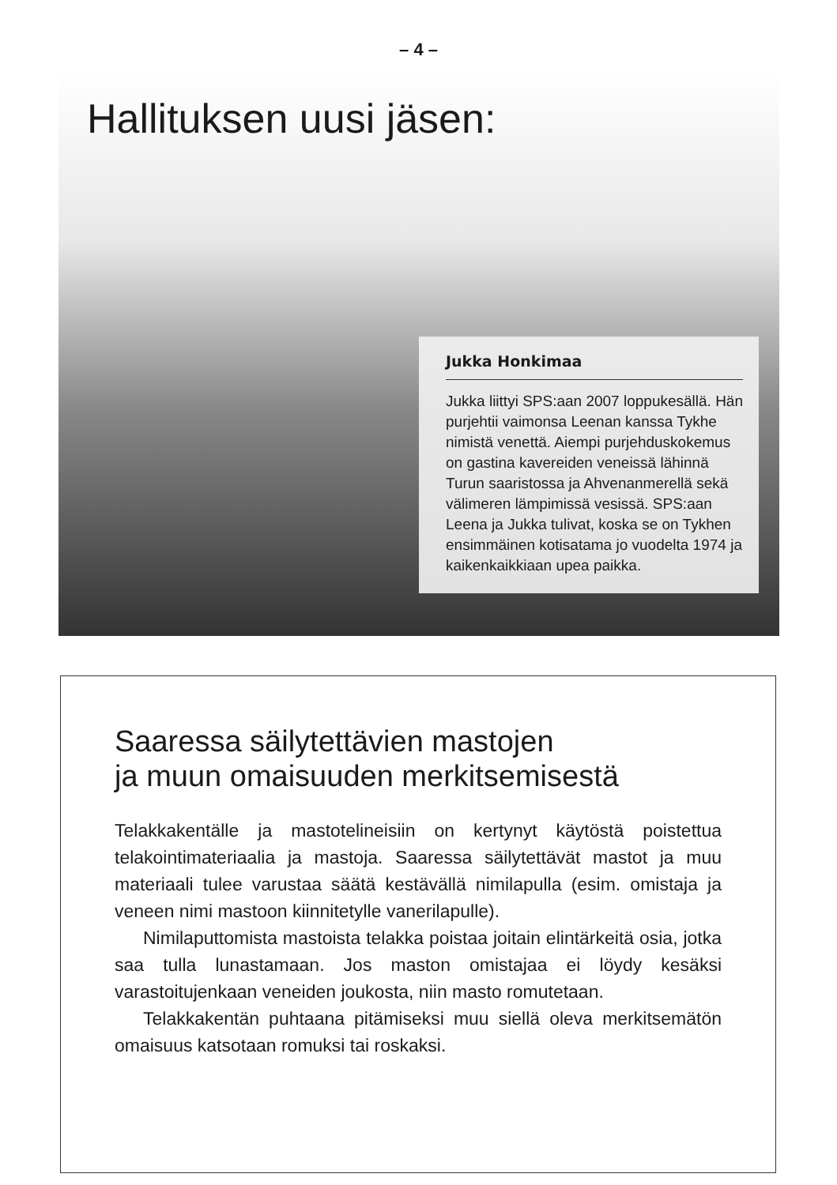– 4 –
Hallituksen uusi jäsen:
Jukka Honkimaa
Jukka liittyi SPS:aan 2007 loppukesällä. Hän purjehtii vaimonsa Leenan kanssa Tykhe nimistä venettä. Aiempi purjehduskokemus on gastina kavereiden veneissä lähinnä Turun saaristossa ja Ahvenanmerellä sekä välimeren lämpimissä vesissä. SPS:aan Leena ja Jukka tulivat, koska se on Tykhen ensimmäinen kotisatama jo vuodelta 1974 ja kaikenkaikkiaan upea paikka.
Saaressa säilytettävien mastojen
ja muun omaisuuden merkitsemisestä
Telakkakentälle ja mastotelineisiin on kertynyt käytöstä poistettua telakointimateriaalia ja mastoja. Saaressa säilytettävät mastot ja muu materiaali tulee varustaa säätä kestävällä nimilapulla (esim. omistaja ja veneen nimi mastoon kiinnitetylle vanerilapulle).
Nimilaputtomista mastoista telakka poistaa joitain elintärkeitä osia, jotka saa tulla lunastamaan. Jos maston omistajaa ei löydy kesäksi varastoitujenkaan veneiden joukosta, niin masto romutetaan.
Telakkakentän puhtaana pitämiseksi muu siellä oleva merkitsemätön omaisuus katsotaan romuksi tai roskaksi.